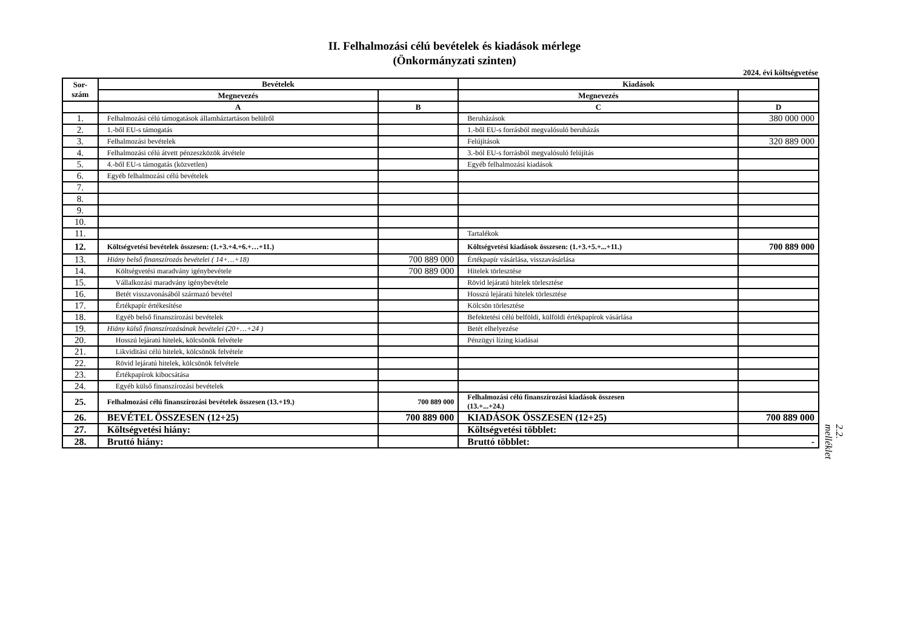II. Felhalmozási célú bevételek és kiadások mérlege
(Önkormányzati szinten)
2024. évi költségvetése
| Sor- szám | Bevételek | | Kiadások | |
| --- | --- | --- | --- | --- |
| | Megnevezés | | Megnevezés | |
| | A | B | C | D |
| 1. | Felhalmozási célú támogatások államháztartáson belülről | | Beruházások | 380 000 000 |
| 2. | 1.-ből EU-s támogatás | | 1.-ből EU-s forrásból megvalósuló beruházás | |
| 3. | Felhalmozási bevételek | | Felújítások | 320 889 000 |
| 4. | Felhalmozási célú átvett pénzeszközök átvétele | | 3.-ból EU-s forrásból megvalósuló felújítás | |
| 5. | 4.-ből EU-s támogatás (közvetlen) | | Egyéb felhalmozási kiadások | |
| 6. | Egyéb felhalmozási célú bevételek | | | |
| 7. | | | | |
| 8. | | | | |
| 9. | | | | |
| 10. | | | | |
| 11. | | | Tartalékok | |
| 12. | Költségvetési bevételek összesen: (1.+3.+4.+6.+…+11.) | | Költségvetési kiadások összesen: (1.+3.+5.+...+11.) | 700 889 000 |
| 13. | Hiány belső finanszírozás bevételei ( 14+…+18) | 700 889 000 | Értékpapír vásárlása, visszavásárlása | |
| 14. | Költségvetési maradvány igénybevétele | 700 889 000 | Hitelek törlesztése | |
| 15. | Vállalkozási maradvány igénybevétele | | Rövid lejáratú hitelek törlesztése | |
| 16. | Betét visszavonásából származó bevétel | | Hosszú lejáratú hitelek törlesztése | |
| 17. | Értékpapír értékesítése | | Kölcsön törlesztése | |
| 18. | Egyéb belső finanszírozási bevételek | | Befektetési célú belföldi, külföldi értékpapírok vásárlása | |
| 19. | Hiány külső finanszírozásának bevételei (20+…+24 ) | | Betét elhelyezése | |
| 20. | Hosszú lejáratú hitelek, kölcsönök felvétele | | Pénzügyi lízing kiadásai | |
| 21. | Likviditási célú hitelek, kölcsönök felvétele | | | |
| 22. | Rövid lejáratú hitelek, kölcsönök felvétele | | | |
| 23. | Értékpapírok kibocsátása | | | |
| 24. | Egyéb külső finanszírozási bevételek | | | |
| 25. | Felhalmozási célú finanszírozási bevételek összesen (13.+19.) | 700 889 000 | Felhalmozási célú finanszírozási kiadások összesen (13.+...+24.) | |
| 26. | BEVÉTEL ÖSSZESEN (12+25) | 700 889 000 | KIADÁSOK ÖSSZESEN (12+25) | 700 889 000 |
| 27. | Költségvetési hiány: | | Költségvetési többlet: | |
| 28. | Bruttó hiány: | | Bruttó többlet: | - |
2.2. melléklet